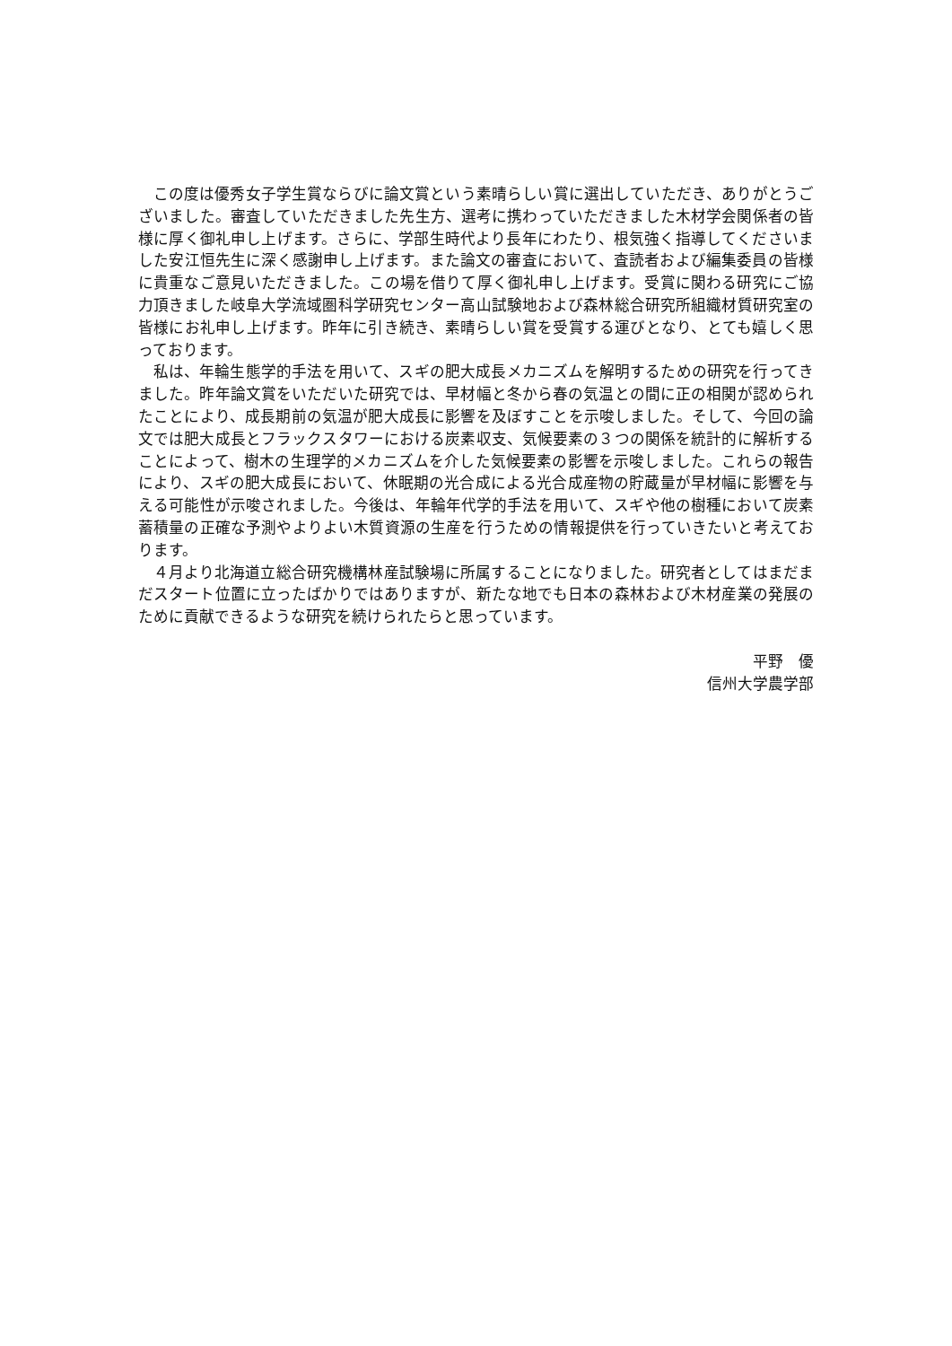この度は優秀女子学生賞ならびに論文賞という素晴らしい賞に選出していただき、ありがとうございました。審査していただきました先生方、選考に携わっていただきました木材学会関係者の皆様に厚く御礼申し上げます。さらに、学部生時代より長年にわたり、根気強く指導してくださいました安江恒先生に深く感謝申し上げます。また論文の審査において、査読者および編集委員の皆様に貴重なご意見いただきました。この場を借りて厚く御礼申し上げます。受賞に関わる研究にご協力頂きました岐阜大学流域圏科学研究センター高山試験地および森林総合研究所組織材質研究室の皆様にお礼申し上げます。昨年に引き続き、素晴らしい賞を受賞する運びとなり、とても嬉しく思っております。
私は、年輪生態学的手法を用いて、スギの肥大成長メカニズムを解明するための研究を行ってきました。昨年論文賞をいただいた研究では、早材幅と冬から春の気温との間に正の相関が認められたことにより、成長期前の気温が肥大成長に影響を及ぼすことを示唆しました。そして、今回の論文では肥大成長とフラックスタワーにおける炭素収支、気候要素の３つの関係を統計的に解析することによって、樹木の生理学的メカニズムを介した気候要素の影響を示唆しました。これらの報告により、スギの肥大成長において、休眠期の光合成による光合成産物の貯蔵量が早材幅に影響を与える可能性が示唆されました。今後は、年輪年代学的手法を用いて、スギや他の樹種において炭素蓄積量の正確な予測やよりよい木質資源の生産を行うための情報提供を行っていきたいと考えております。
４月より北海道立総合研究機構林産試験場に所属することになりました。研究者としてはまだまだスタート位置に立ったばかりではありますが、新たな地でも日本の森林および木材産業の発展のために貢献できるような研究を続けられたらと思っています。
平野　優
信州大学農学部